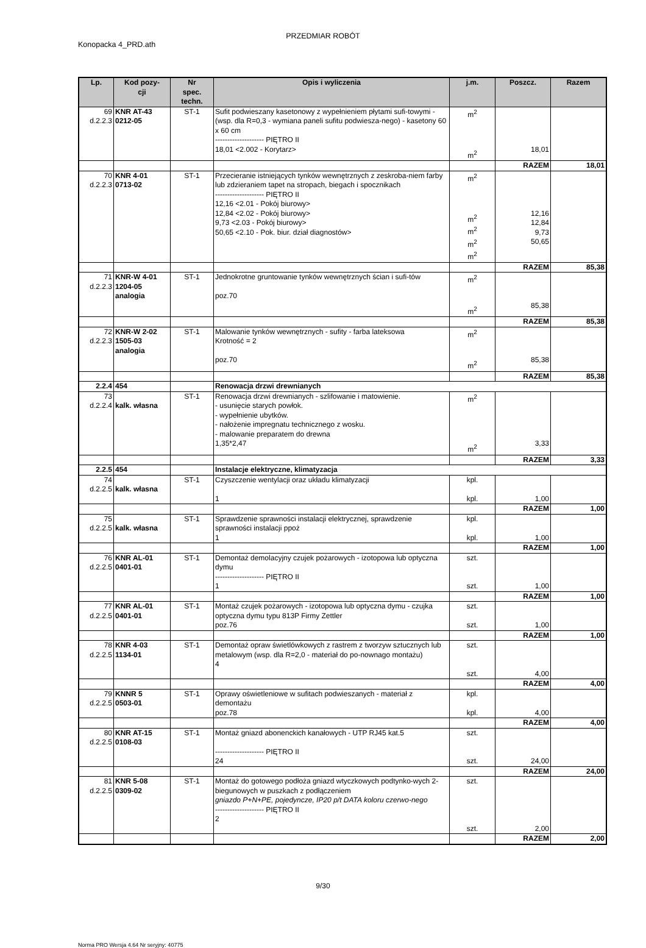PRZEDMIAR ROBÓT
Konopacka 4_PRD.ath
| Lp. | Kod pozy- cji | Nr spec. techn. | Opis i wyliczenia | j.m. | Poszcz. | Razem |
| --- | --- | --- | --- | --- | --- | --- |
| 69 d.2.2.3 | KNR AT-43 0212-05 | ST-1 | Sufit podwieszany kasetonowy z wypełnieniem płytami sufi-towymi - (wsp. dla R=0,3 - wymiana paneli sufitu podwiesza-nego) - kasetony 60 x 60 cm -------------------- PIĘTRO II 18,01 <2.002 - Korytarz> | m<sup>2</sup> m<sup>2</sup> | 18,01 | |
| | | | | | RAZEM | 18,01 |
| 70 d.2.2.3 | KNR 4-01 0713-02 | ST-1 | Przecieranie istniejących tynków wewnętrznych z zeskroba-niem farby lub zdzieraniem tapet na stropach, biegach i spocznikach -------------------- PIĘTRO II 12,16 <2.01 - Pokój biurowy> 12,84 <2.02 - Pokój biurowy> 9,73 <2.03 - Pokój biurowy> 50,65 <2.10 - Pok. biur. dział diagnostów> | m<sup>2</sup> m<sup>2</sup> m<sup>2</sup> m<sup>2</sup> m<sup>2</sup> | 12,16 12,84 9,73 50,65 | |
| | | | | | RAZEM | 85,38 |
| 71 d.2.2.3 | KNR-W 4-01 1204-05 analogia | ST-1 | Jednokrotne gruntowanie tynków wewnętrznych ścian i sufi-tów poz.70 | m<sup>2</sup> m<sup>2</sup> | 85,38 | |
| | | | | | RAZEM | 85,38 |
| 72 d.2.2.3 | KNR-W 2-02 1505-03 analogia | ST-1 | Malowanie tynków wewnętrznych - sufity - farba lateksowa Krotność = 2 poz.70 | m<sup>2</sup> m<sup>2</sup> | 85,38 | |
| | | | | | RAZEM | 85,38 |
| 2.2.4 | 454 | | Renowacja drzwi drewnianych | | | |
| 73 d.2.2.4 | kalk. własna | ST-1 | Renowacja drzwi drewnianych - szlifowanie i matowienie. - usunięcie starych powłok. - wypełnienie ubytków. - nałożenie impregnatu technicznego z wosku. - malowanie preparatem do drewna 1,35*2,47 | m<sup>2</sup> m<sup>2</sup> | 3,33 | |
| | | | | | RAZEM | 3,33 |
| 2.2.5 | 454 | | Instalacje elektryczne, klimatyzacja | | | |
| 74 d.2.2.5 | kalk. własna | ST-1 | Czyszczenie wentylacji oraz układu klimatyzacji 1 | kpl. kpl. | 1,00 | |
| | | | | | RAZEM | 1,00 |
| 75 d.2.2.5 | kalk. własna | ST-1 | Sprawdzenie sprawności instalacji elektrycznej, sprawdzenie sprawności instalacji ppoż 1 | kpl. kpl. | 1,00 | |
| | | | | | RAZEM | 1,00 |
| 76 d.2.2.5 | KNR AL-01 0401-01 | ST-1 | Demontaż demolacyjny czujek pożarowych - izotopowa lub optyczna dymu -------------------- PIĘTRO II 1 | szt. szt. | 1,00 | |
| | | | | | RAZEM | 1,00 |
| 77 d.2.2.5 | KNR AL-01 0401-01 | ST-1 | Montaż czujek pożarowych - izotopowa lub optyczna dymu - czujka optyczna dymu typu 813P Firmy Zettler poz.76 | szt. szt. | 1,00 | |
| | | | | | RAZEM | 1,00 |
| 78 d.2.2.5 | KNR 4-03 1134-01 | ST-1 | Demontaż opraw świetlówkowych z rastrem z tworzyw sztucznych lub metalowym (wsp. dla R=2,0 - materiał do po-nownago montażu) 4 | szt. szt. | 4,00 | |
| | | | | | RAZEM | 4,00 |
| 79 d.2.2.5 | KNNR 5 0503-01 | ST-1 | Oprawy oświetleniowe w sufitach podwieszanych - materiał z demontażu poz.78 | kpl. kpl. | 4,00 | |
| | | | | | RAZEM | 4,00 |
| 80 d.2.2.5 | KNR AT-15 0108-03 | ST-1 | Montaż gniazd abonenckich kanałowych - UTP RJ45 kat.5 -------------------- PIĘTRO II 24 | szt. szt. | 24,00 | |
| | | | | | RAZEM | 24,00 |
| 81 d.2.2.5 | KNR 5-08 0309-02 | ST-1 | Montaż do gotowego podłoża gniazd wtyczkowych podtynko-wych 2-biegunowych w puszkach z podłączeniem gniazdo P+N+PE, pojedyncze, IP20 p/t DATA koloru czerwo-nego -------------------- PIĘTRO II 2 | szt. szt. | 2,00 | |
| | | | | | RAZEM | 2,00 |
9/30
Norma PRO Wersja 4.64 Nr seryjny: 40775